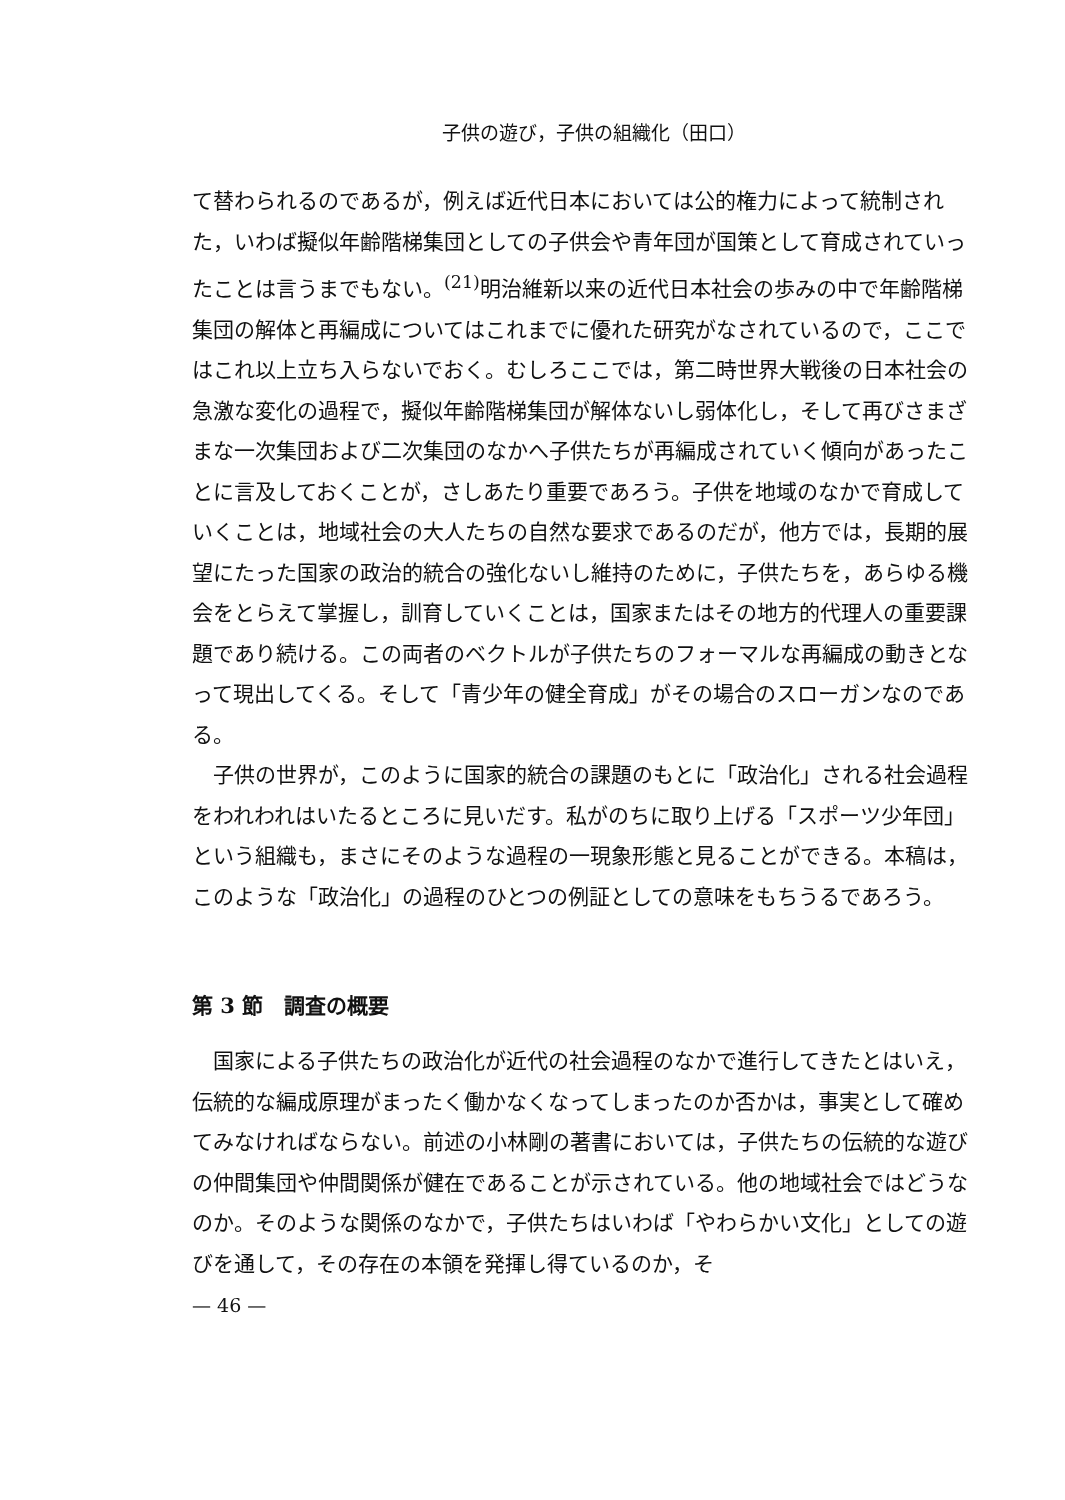子供の遊び，子供の組織化（田口）
て替わられるのであるが，例えば近代日本においては公的権力によって統制された，いわば擬似年齢階梯集団としての子供会や青年団が国策として育成されていったことは言うまでもない。<sup>(21)</sup>明治維新以来の近代日本社会の歩みの中で年齢階梯集団の解体と再編成についてはこれまでに優れた研究がなされているので，ここではこれ以上立ち入らないでおく。むしろここでは，第二時世界大戦後の日本社会の急激な変化の過程で，擬似年齢階梯集団が解体ないし弱体化し，そして再びさまざまな一次集団および二次集団のなかへ子供たちが再編成されていく傾向があったことに言及しておくことが，さしあたり重要であろう。子供を地域のなかで育成していくことは，地域社会の大人たちの自然な要求であるのだが，他方では，長期的展望にたった国家の政治的統合の強化ないし維持のために，子供たちを，あらゆる機会をとらえて掌握し，訓育していくことは，国家またはその地方的代理人の重要課題であり続ける。この両者のベクトルが子供たちのフォーマルな再編成の動きとなって現出してくる。そして「青少年の健全育成」がその場合のスローガンなのである。
子供の世界が，このように国家的統合の課題のもとに「政治化」される社会過程をわれわれはいたるところに見いだす。私がのちに取り上げる「スポーツ少年団」という組織も，まさにそのような過程の一現象形態と見ることができる。本稿は，このような「政治化」の過程のひとつの例証としての意味をもちうるであろう。
第 3 節　調査の概要
国家による子供たちの政治化が近代の社会過程のなかで進行してきたとはいえ，伝統的な編成原理がまったく働かなくなってしまったのか否かは，事実として確めてみなければならない。前述の小林剛の著書においては，子供たちの伝統的な遊びの仲間集団や仲間関係が健在であることが示されている。他の地域社会ではどうなのか。そのような関係のなかで，子供たちはいわば「やわらかい文化」としての遊びを通して，その存在の本領を発揮し得ているのか，そ
— 46 —